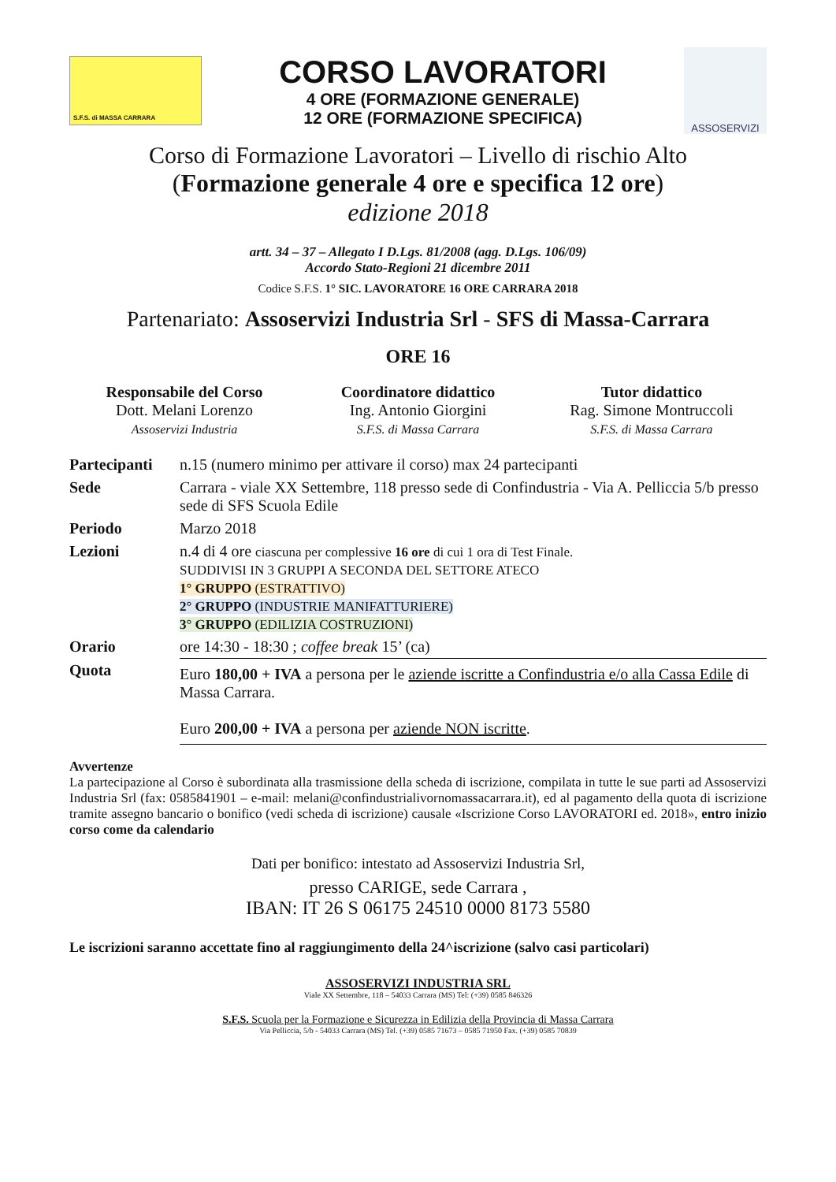S.F.S. di MASSA CARRARA
CORSO LAVORATORI
4 ORE (FORMAZIONE GENERALE)
12 ORE (FORMAZIONE SPECIFICA)
ASSOSERVIZI
Corso di Formazione Lavoratori – Livello di rischio Alto
(Formazione generale 4 ore e specifica 12 ore)
edizione 2018
artt. 34 – 37 – Allegato I D.Lgs. 81/2008 (agg. D.Lgs. 106/09)
Accordo Stato-Regioni 21 dicembre 2011
Codice S.F.S. 1° SIC. LAVORATORE 16 ORE CARRARA 2018
Partenariato: Assoservizi Industria Srl - SFS di Massa-Carrara
ORE 16
Responsabile del Corso
Dott. Melani Lorenzo
Assoservizi Industria
Coordinatore didattico
Ing. Antonio Giorgini
S.F.S. di Massa Carrara
Tutor didattico
Rag. Simone Montruccoli
S.F.S. di Massa Carrara
| Partecipanti | n.15 (numero minimo per attivare il corso) max 24 partecipanti |
| Sede | Carrara - viale XX Settembre, 118 presso sede di Confindustria - Via A. Pelliccia 5/b presso sede di SFS Scuola Edile |
| Periodo | Marzo 2018 |
| Lezioni | n.4 di 4 ore ciascuna per complessive 16 ore di cui 1 ora di Test Finale. SUDDIVISI IN 3 GRUPPI A SECONDA DEL SETTORE ATECO 1° GRUPPO (ESTRATTIVO) 2° GRUPPO (INDUSTRIE MANIFATTURIERE) 3° GRUPPO (EDILIZIA COSTRUZIONI) |
| Orario | ore 14:30 - 18:30 ; coffee break 15’ (ca) |
| Quota | Euro 180,00 + IVA a persona per le aziende iscritte a Confindustria e/o alla Cassa Edile di Massa Carrara. Euro 200,00 + IVA a persona per aziende NON iscritte . |
Avvertenze
La partecipazione al Corso è subordinata alla trasmissione della scheda di iscrizione, compilata in tutte le sue parti ad Assoservizi Industria Srl (fax: 0585841901 – e-mail: melani@confindustrialivornomassacarrara.it), ed al pagamento della quota di iscrizione tramite assegno bancario o bonifico (vedi scheda di iscrizione) causale «Iscrizione Corso LAVORATORI ed. 2018», entro inizio corso come da calendario
Dati per bonifico: intestato ad Assoservizi Industria Srl,
presso CARIGE, sede Carrara ,
IBAN: IT 26 S 06175 24510 0000 8173 5580
Le iscrizioni saranno accettate fino al raggiungimento della 24^iscrizione (salvo casi particolari)
ASSOSERVIZI INDUSTRIA SRL
Viale XX Settembre, 118 – 54033 Carrara (MS) Tel: (+39) 0585 846326
S.F.S. Scuola per la Formazione e Sicurezza in Edilizia della Provincia di Massa Carrara
Via Pelliccia, 5/b - 54033 Carrara (MS) Tel. (+39) 0585 71673 – 0585 71950 Fax. (+39) 0585 70839